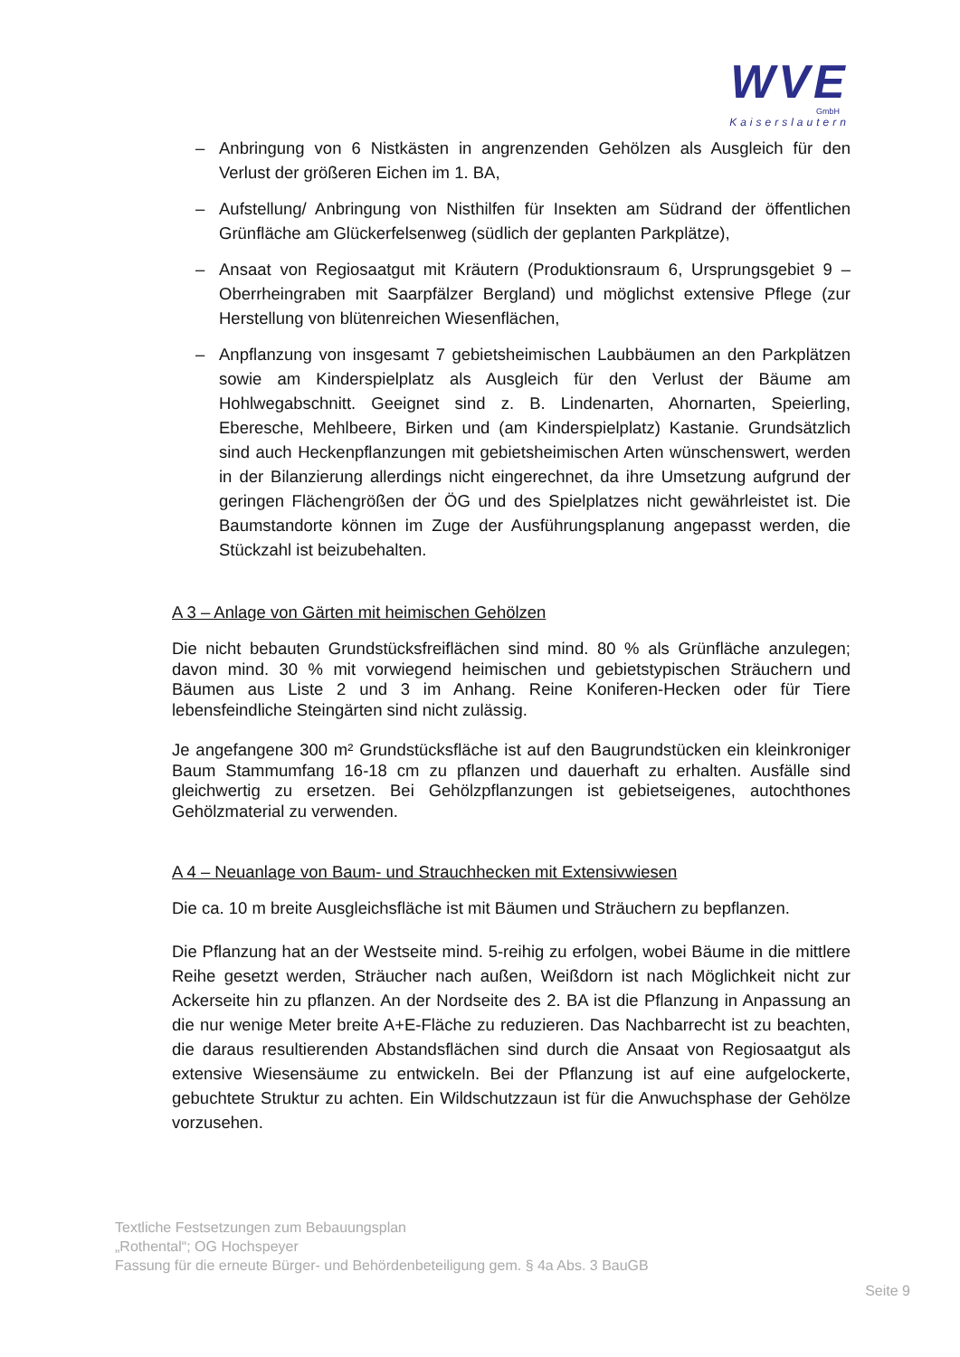WVE
GmbH
Kaiserslautern
– Anbringung von 6 Nistkästen in angrenzenden Gehölzen als Ausgleich für den Verlust der größeren Eichen im 1. BA,
– Aufstellung/ Anbringung von Nisthilfen für Insekten am Südrand der öffentlichen Grünfläche am Glückerfelsenweg (südlich der geplanten Parkplätze),
– Ansaat von Regiosaatgut mit Kräutern (Produktionsraum 6, Ursprungsgebiet 9 – Oberrheingraben mit Saarpfälzer Bergland) und möglichst extensive Pflege (zur Herstellung von blütenreichen Wiesenflächen,
– Anpflanzung von insgesamt 7 gebietsheimischen Laubbäumen an den Parkplätzen sowie am Kinderspielplatz als Ausgleich für den Verlust der Bäume am Hohlwegabschnitt. Geeignet sind z. B. Lindenarten, Ahornarten, Speierling, Eberesche, Mehlbeere, Birken und (am Kinderspielplatz) Kastanie. Grundsätzlich sind auch Heckenpflanzungen mit gebietsheimischen Arten wünschenswert, werden in der Bilanzierung allerdings nicht eingerechnet, da ihre Umsetzung aufgrund der geringen Flächengrößen der ÖG und des Spielplatzes nicht gewährleistet ist. Die Baumstandorte können im Zuge der Ausführungsplanung angepasst werden, die Stückzahl ist beizubehalten.
A 3 – Anlage von Gärten mit heimischen Gehölzen
Die nicht bebauten Grundstücksfreiflächen sind mind. 80 % als Grünfläche anzulegen; davon mind. 30 % mit vorwiegend heimischen und gebietstypischen Sträuchern und Bäumen aus Liste 2 und 3 im Anhang. Reine Koniferen-Hecken oder für Tiere lebensfeindliche Steingärten sind nicht zulässig.
Je angefangene 300 m² Grundstücksfläche ist auf den Baugrundstücken ein kleinkroniger Baum Stammumfang 16-18 cm zu pflanzen und dauerhaft zu erhalten. Ausfälle sind gleichwertig zu ersetzen. Bei Gehölzpflanzungen ist gebietseigenes, autochthones Gehölzmaterial zu verwenden.
A 4 – Neuanlage von Baum- und Strauchhecken mit Extensivwiesen
Die ca. 10 m breite Ausgleichsfläche ist mit Bäumen und Sträuchern zu bepflanzen.
Die Pflanzung hat an der Westseite mind. 5-reihig zu erfolgen, wobei Bäume in die mittlere Reihe gesetzt werden, Sträucher nach außen, Weißdorn ist nach Möglichkeit nicht zur Ackerseite hin zu pflanzen. An der Nordseite des 2. BA ist die Pflanzung in Anpassung an die nur wenige Meter breite A+E-Fläche zu reduzieren. Das Nachbarrecht ist zu beachten, die daraus resultierenden Abstandsflächen sind durch die Ansaat von Regiosaatgut als extensive Wiesensäume zu entwickeln. Bei der Pflanzung ist auf eine aufgelockerte, gebuchtete Struktur zu achten. Ein Wildschutzzaun ist für die Anwuchsphase der Gehölze vorzusehen.
Textliche Festsetzungen zum Bebauungsplan
„Rothental“; OG Hochspeyer
Fassung für die erneute Bürger- und Behördenbeteiligung gem. § 4a Abs. 3 BauGB
Seite 9